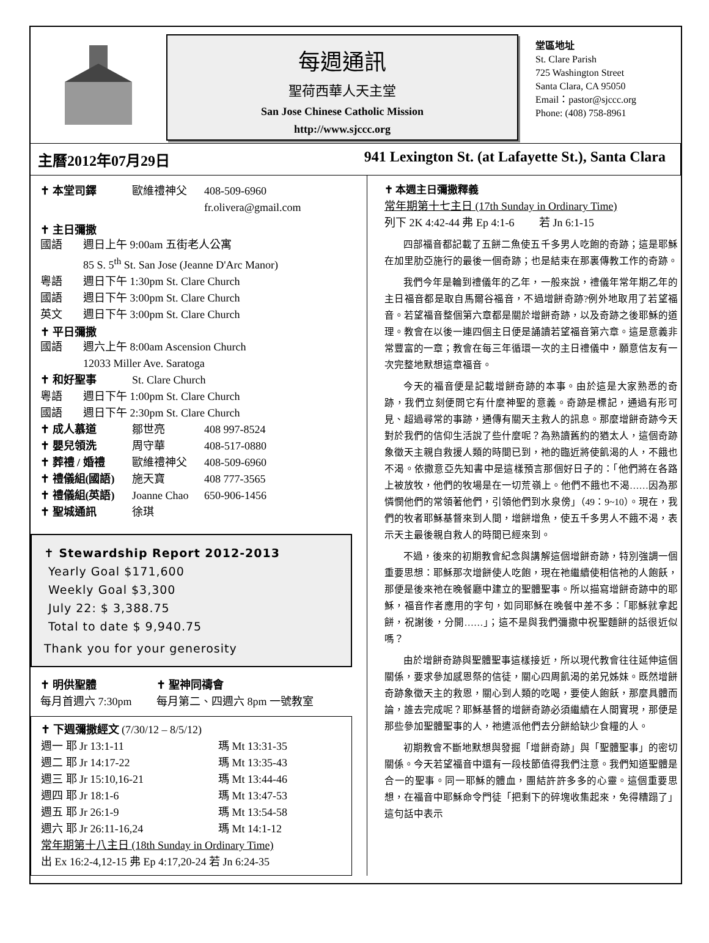每週通訊
聖荷西華人天主堂
San Jose Chinese Catholic Mission
http://www.sjccc.org
堂區地址
St. Clare Parish
725 Washington Street
Santa Clara, CA 95050
Email：pastor@sjccc.org
Phone: (408) 758-8961
主曆2012年07月29日 941 Lexington St. (at Lafayette St.), Santa Clara
✝ 本堂司鐸 歐維禮神父 408-509-6960
fr.olivera@gmail.com
✝ 主日彌撒
國語 週日上午 9:00am 五街老人公寓
85 S. 5<sup>th</sup> St. San Jose (Jeanne D'Arc Manor)
粵語 週日下午 1:30pm St. Clare Church
國語 週日下午 3:00pm St. Clare Church
英文 週日下午 3:00pm St. Clare Church
✝ 平日彌撒
國語 週六上午 8:00am Ascension Church
12033 Miller Ave. Saratoga
✝ 和好聖事 St. Clare Church
粵語 週日下午 1:00pm St. Clare Church
國語 週日下午 2:30pm St. Clare Church
✝ 成人慕道 鄒世亮 408 997-8524
✝ 嬰兒領洗 周守華 408-517-0880
✝ 葬禮 / 婚禮 歐維禮神父 408-509-6960
✝ 禮儀組(國語) 施天寶 408 777-3565
✝ 禮儀組(英語) Joanne Chao 650-906-1456
✝ 聖城通訊 徐琪
✝ Stewardship Report 2012-2013
Yearly Goal $171,600
Weekly Goal $3,300
July 22: $ 3,388.75
Total to date $ 9,940.75
Thank you for your generosity
✝ 明供聖體
每月首週六 7:30pm ✝ 聖神同禱會
每月第二、四週六 8pm 一號教室
✝ 下週彌撒經文 (7/30/12 – 8/5/12)
週一 耶 Jr 13:1-11 瑪 Mt 13:31-35
週二 耶 Jr 14:17-22 瑪 Mt 13:35-43
週三 耶 Jr 15:10,16-21 瑪 Mt 13:44-46
週四 耶 Jr 18:1-6 瑪 Mt 13:47-53
週五 耶 Jr 26:1-9 瑪 Mt 13:54-58
週六 耶 Jr 26:11-16,24 瑪 Mt 14:1-12
常年期第十八主日 (18th Sunday in Ordinary Time)
出 Ex 16:2-4,12-15 弗 Ep 4:17,20-24 若 Jn 6:24-35
✝ 本週主日彌撒釋義
常年期第十七主日 (17th Sunday in Ordinary Time)
列下 2K 4:42-44 弗 Ep 4:1-6 若 Jn 6:1-15
四部福音都記載了五餅二魚使五千多男人吃飽的奇跡；這是耶穌在加里肋亞施行的最後一個奇跡；也是結束在那裏傳教工作的奇跡。
我們今年是輪到禮儀年的乙年，一般來說，禮儀年常年期乙年的主日福音都是取自馬爾谷福音，不過增餅奇跡?例外地取用了若望福音。若望福音整個第六章都是關於增餅奇跡，以及奇跡之後耶穌的道理。教會在以後一連四個主日便是誦讀若望福音第六章。這是意義非常豐富的一章；教會在每三年循環一次的主日禮儀中，願意信友有一次完整地默想這章福音。
今天的福音便是記載增餅奇跡的本事。由於這是大家熟悉的奇跡，我們立刻便問它有什麼神聖的意義。奇跡是標記，通過有形可見、超過尋常的事跡，通傳有關天主救人的訊息。那麼增餅奇跡今天對於我們的信仰生活說了些什麼呢？為熟讀舊約的猶太人，這個奇跡象徵天主親自救援人類的時間已到，祂的臨近將使飢渴的人，不餓也不渴。依撒意亞先知書中是這樣預言那個好日子的：「他們將在各路上被放牧，他們的牧場是在一切荒嶺上。他們不餓也不渴……因為那憐憫他們的常領著他們，引領他們到水泉傍」（49：9~10）。現在，我們的牧者耶穌基督來到人間，增餅增魚，使五千多男人不餓不渴，表示天主最後親自救人的時間已經來到。
不過，後來的初期教會紀念與講解這個增餅奇跡，特別強調一個重要思想：耶穌那次增餅使人吃飽，現在祂繼續使相信祂的人飽飫，那便是後來祂在晚餐廳中建立的聖體聖事。所以描寫增餅奇跡中的耶穌，福音作者應用的字句，如同耶穌在晚餐中差不多：「耶穌就拿起餅，祝謝後，分開……」；這不是與我們彌撒中祝聖麵餅的話很近似嗎？
由於增餅奇跡與聖體聖事這樣接近，所以現代教會往往延伸這個關係，要求參加感恩祭的信徒，關心四周飢渴的弟兄姊妹。既然增餅奇跡象徵天主的救恩，關心到人類的吃喝，要使人飽飫，那麼具體而論，誰去完成呢？耶穌基督的增餅奇跡必須繼續在人間實現，那便是那些參加聖體聖事的人，祂遣派他們去分餅給缺少食糧的人。
初期教會不斷地默想與發掘「增餅奇跡」與「聖體聖事」的密切關係。今天若望福音中還有一段枝節值得我們注意。我們知道聖體是合一的聖事。同一耶穌的體血，團結許許多多的心靈。這個重要思想，在福音中耶穌命令門徒「把剩下的碎塊收集起來，免得糟蹋了」這句話中表示